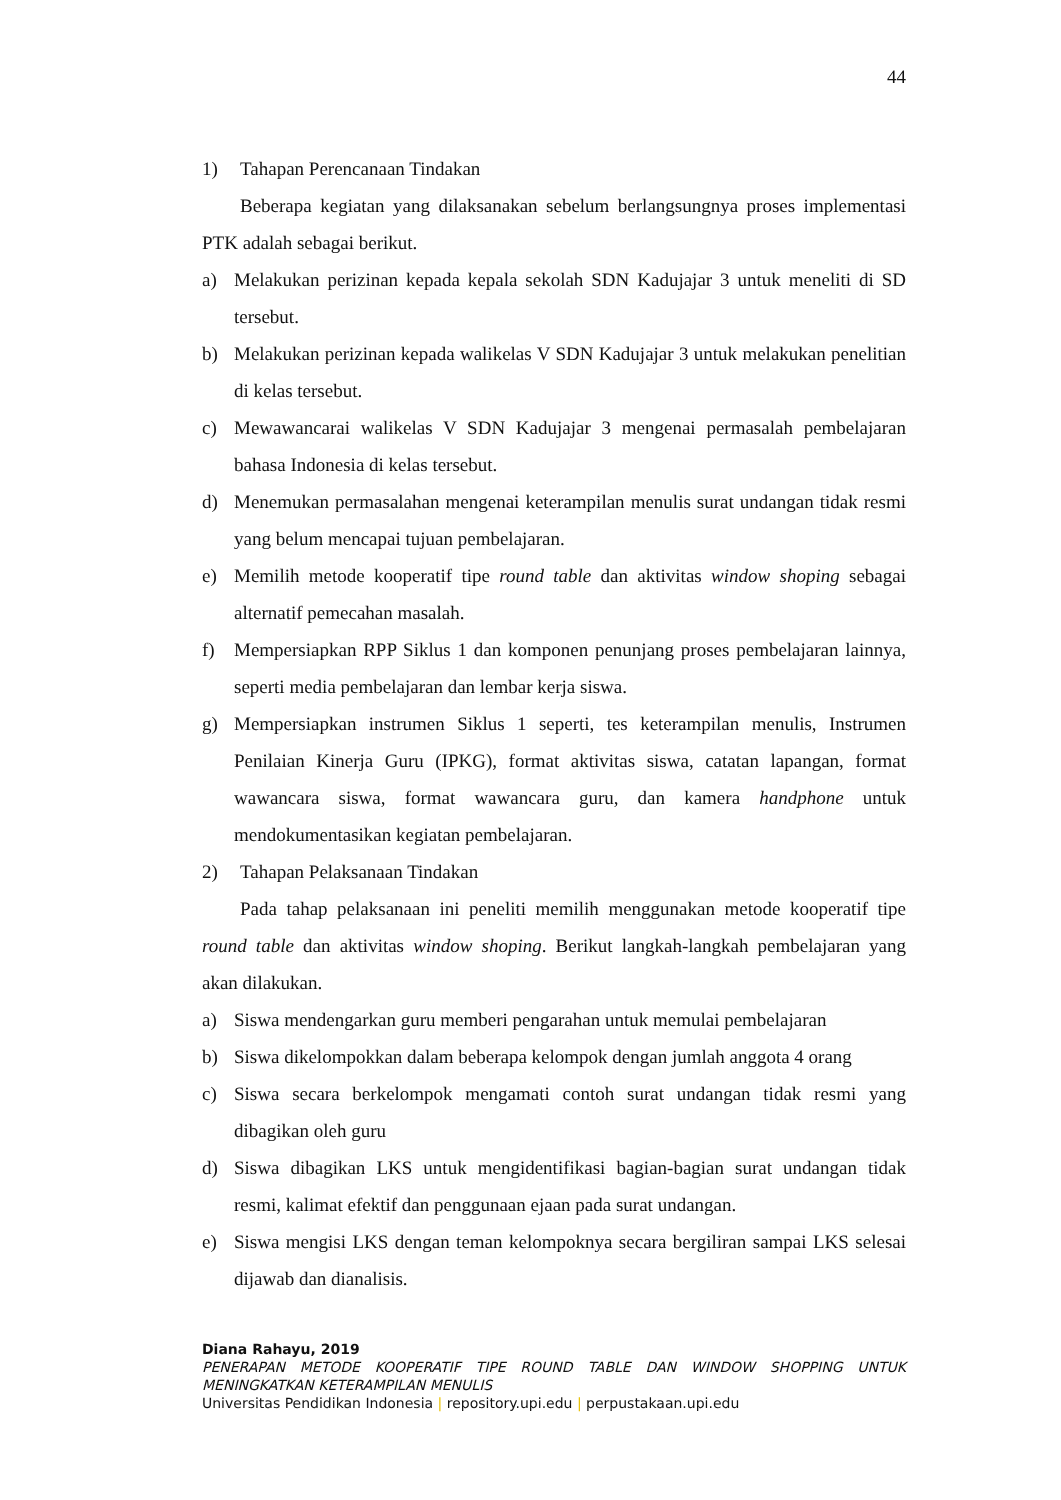44
1) Tahapan Perencanaan Tindakan
Beberapa kegiatan yang dilaksanakan sebelum berlangsungnya proses implementasi PTK adalah sebagai berikut.
a) Melakukan perizinan kepada kepala sekolah SDN Kadujajar 3 untuk meneliti di SD tersebut.
b) Melakukan perizinan kepada walikelas V SDN Kadujajar 3 untuk melakukan penelitian di kelas tersebut.
c) Mewawancarai walikelas V SDN Kadujajar 3 mengenai permasalah pembelajaran bahasa Indonesia di kelas tersebut.
d) Menemukan permasalahan mengenai keterampilan menulis surat undangan tidak resmi yang belum mencapai tujuan pembelajaran.
e) Memilih metode kooperatif tipe round table dan aktivitas window shoping sebagai alternatif pemecahan masalah.
f) Mempersiapkan RPP Siklus 1 dan komponen penunjang proses pembelajaran lainnya, seperti media pembelajaran dan lembar kerja siswa.
g) Mempersiapkan instrumen Siklus 1 seperti, tes keterampilan menulis, Instrumen Penilaian Kinerja Guru (IPKG), format aktivitas siswa, catatan lapangan, format wawancara siswa, format wawancara guru, dan kamera handphone untuk mendokumentasikan kegiatan pembelajaran.
2) Tahapan Pelaksanaan Tindakan
Pada tahap pelaksanaan ini peneliti memilih menggunakan metode kooperatif tipe round table dan aktivitas window shoping. Berikut langkah-langkah pembelajaran yang akan dilakukan.
a) Siswa mendengarkan guru memberi pengarahan untuk memulai pembelajaran
b) Siswa dikelompokkan dalam beberapa kelompok dengan jumlah anggota 4 orang
c) Siswa secara berkelompok mengamati contoh surat undangan tidak resmi yang dibagikan oleh guru
d) Siswa dibagikan LKS untuk mengidentifikasi bagian-bagian surat undangan tidak resmi, kalimat efektif dan penggunaan ejaan pada surat undangan.
e) Siswa mengisi LKS dengan teman kelompoknya secara bergiliran sampai LKS selesai dijawab dan dianalisis.
Diana Rahayu, 2019
PENERAPAN METODE KOOPERATIF TIPE ROUND TABLE DAN WINDOW SHOPPING UNTUK MENINGKATKAN KETERAMPILAN MENULIS
Universitas Pendidikan Indonesia | repository.upi.edu | perpustakaan.upi.edu